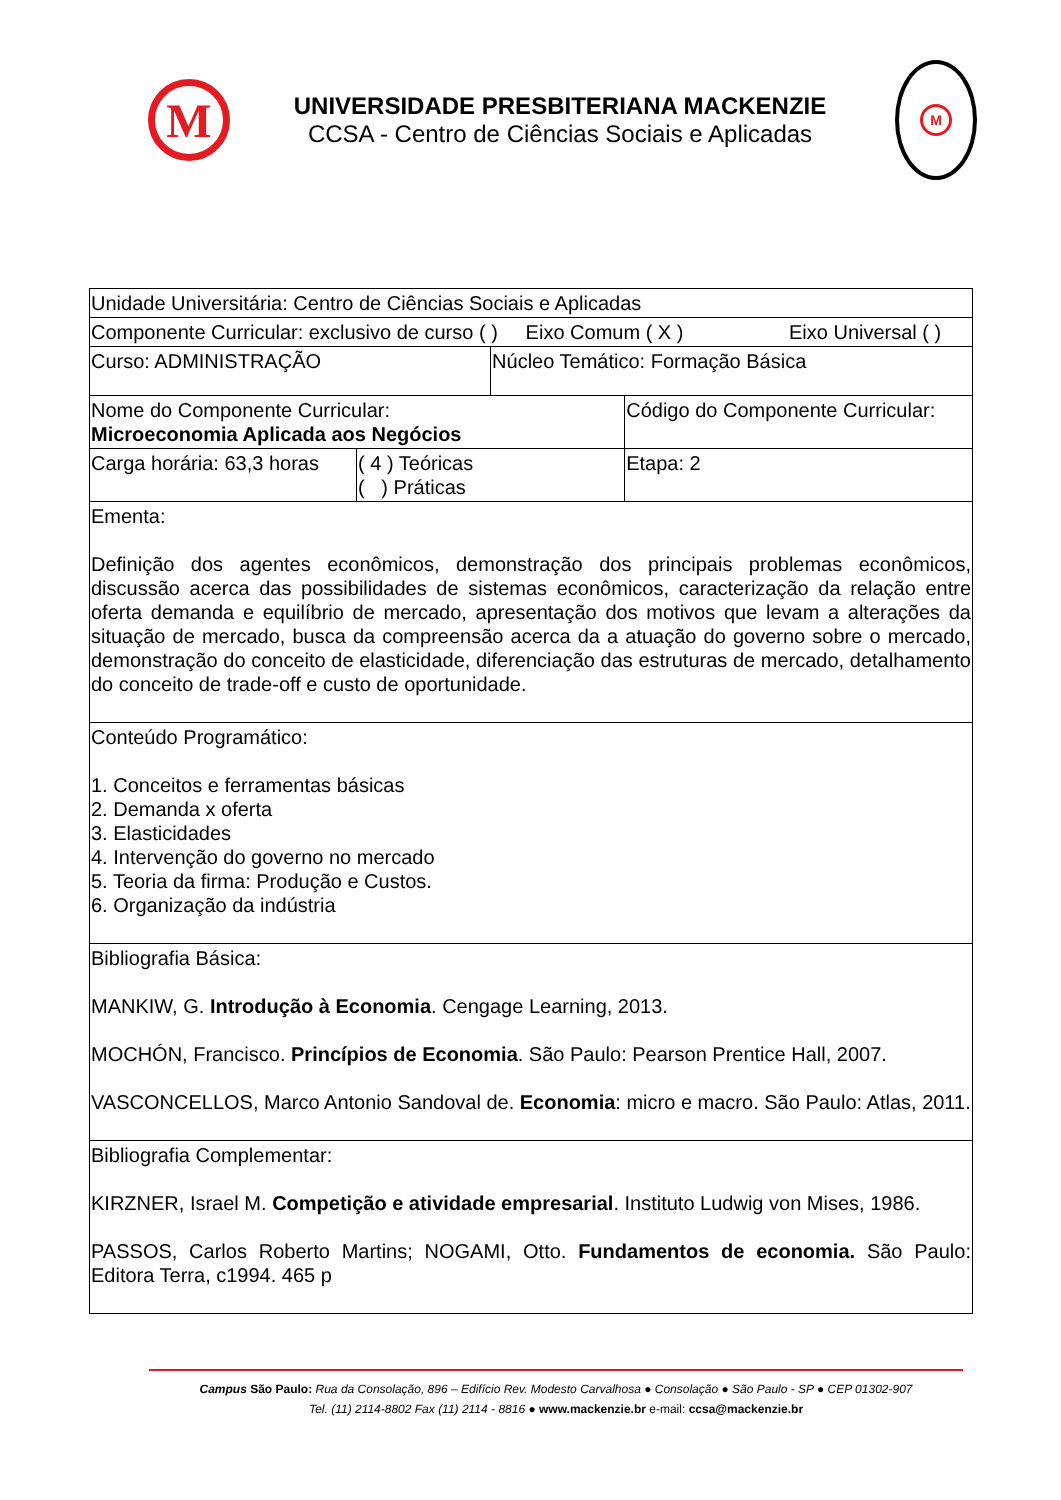M
UNIVERSIDADE PRESBITERIANA MACKENZIE
CCSA - Centro de Ciências Sociais e Aplicadas
M
| Unidade Universitária: Centro de Ciências Sociais e Aplicadas | | | |
| Componente Curricular: exclusivo de curso ( ) Eixo Comum ( X ) Eixo Universal ( ) | | | |
| Curso: ADMINISTRAÇÃO | | Núcleo Temático: Formação Básica | |
| Nome do Componente Curricular: Microeconomia Aplicada aos Negócios | | | Código do Componente Curricular: |
| Carga horária: 63,3 horas | ( 4 ) Teóricas ( ) Práticas | | Etapa: 2 |
| Ementa: Definição dos agentes econômicos, demonstração dos principais problemas econômicos, discussão acerca das possibilidades de sistemas econômicos, caracterização da relação entre oferta demanda e equilíbrio de mercado, apresentação dos motivos que levam a alterações da situação de mercado, busca da compreensão acerca da a atuação do governo sobre o mercado, demonstração do conceito de elasticidade, diferenciação das estruturas de mercado, detalhamento do conceito de trade-off e custo de oportunidade. | | | |
| Conteúdo Programático: 1. Conceitos e ferramentas básicas 2. Demanda x oferta 3. Elasticidades 4. Intervenção do governo no mercado 5. Teoria da firma: Produção e Custos. 6. Organização da indústria | | | |
| Bibliografia Básica: MANKIW, G. Introdução à Economia . Cengage Learning, 2013. MOCHÓN, Francisco. Princípios de Economia . São Paulo: Pearson Prentice Hall, 2007. VASCONCELLOS, Marco Antonio Sandoval de. Economia : micro e macro. São Paulo: Atlas, 2011. | | | |
| Bibliografia Complementar: KIRZNER, Israel M. Competição e atividade empresarial . Instituto Ludwig von Mises, 1986. PASSOS, Carlos Roberto Martins; NOGAMI, Otto. Fundamentos de economia. São Paulo: Editora Terra, c1994. 465 p | | | |
Campus São Paulo: Rua da Consolação, 896 – Edifício Rev. Modesto Carvalhosa ● Consolação ● São Paulo - SP ● CEP 01302-907
Tel. (11) 2114-8802 Fax (11) 2114 - 8816 ● www.mackenzie.br e-mail: ccsa@mackenzie.br